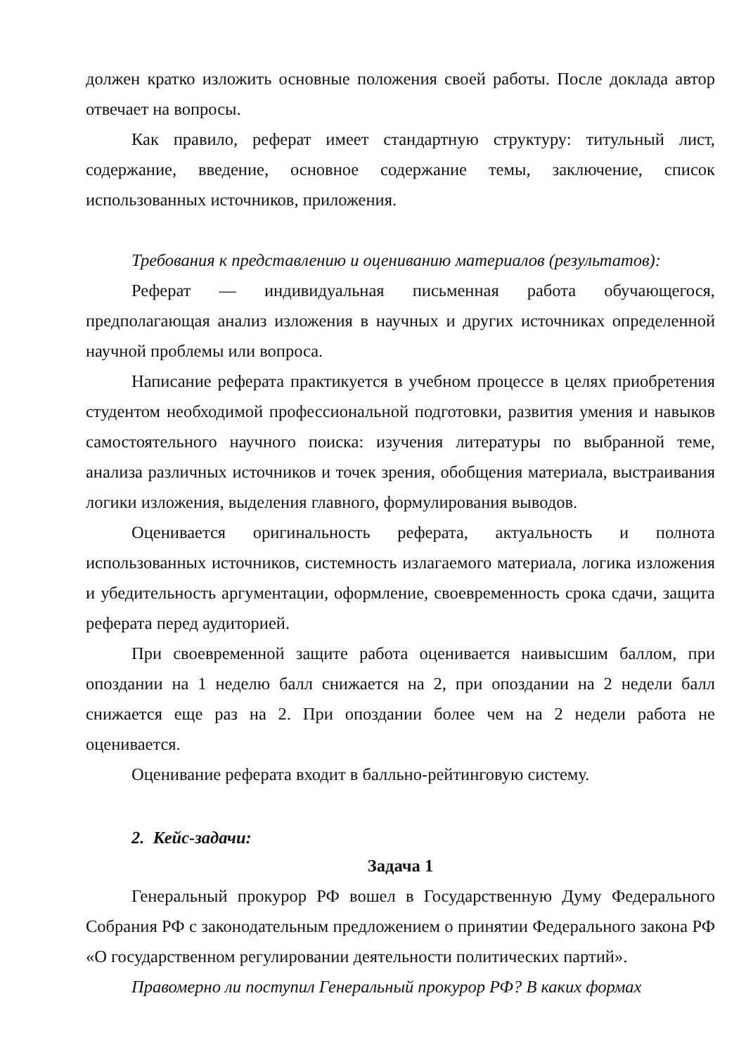должен кратко изложить основные положения своей работы. После доклада автор отвечает на вопросы.
Как правило, реферат имеет стандартную структуру: титульный лист, содержание, введение, основное содержание темы, заключение, список использованных источников, приложения.
Требования к представлению и оцениванию материалов (результатов):
Реферат — индивидуальная письменная работа обучающегося, предполагающая анализ изложения в научных и других источниках определенной научной проблемы или вопроса.
Написание реферата практикуется в учебном процессе в целях приобретения студентом необходимой профессиональной подготовки, развития умения и навыков самостоятельного научного поиска: изучения литературы по выбранной теме, анализа различных источников и точек зрения, обобщения материала, выстраивания логики изложения, выделения главного, формулирования выводов.
Оценивается оригинальность реферата, актуальность и полнота использованных источников, системность излагаемого материала, логика изложения и убедительность аргументации, оформление, своевременность срока сдачи, защита реферата перед аудиторией.
При своевременной защите работа оценивается наивысшим баллом, при опоздании на 1 неделю балл снижается на 2, при опоздании на 2 недели балл снижается еще раз на 2. При опоздании более чем на 2 недели работа не оценивается.
Оценивание реферата входит в балльно-рейтинговую систему.
2. Кейс-задачи:
Задача 1
Генеральный прокурор РФ вошел в Государственную Думу Федерального Собрания РФ с законодательным предложением о принятии Федерального закона РФ «О государственном регулировании деятельности политических партий».
Правомерно ли поступил Генеральный прокурор РФ? В каких формах